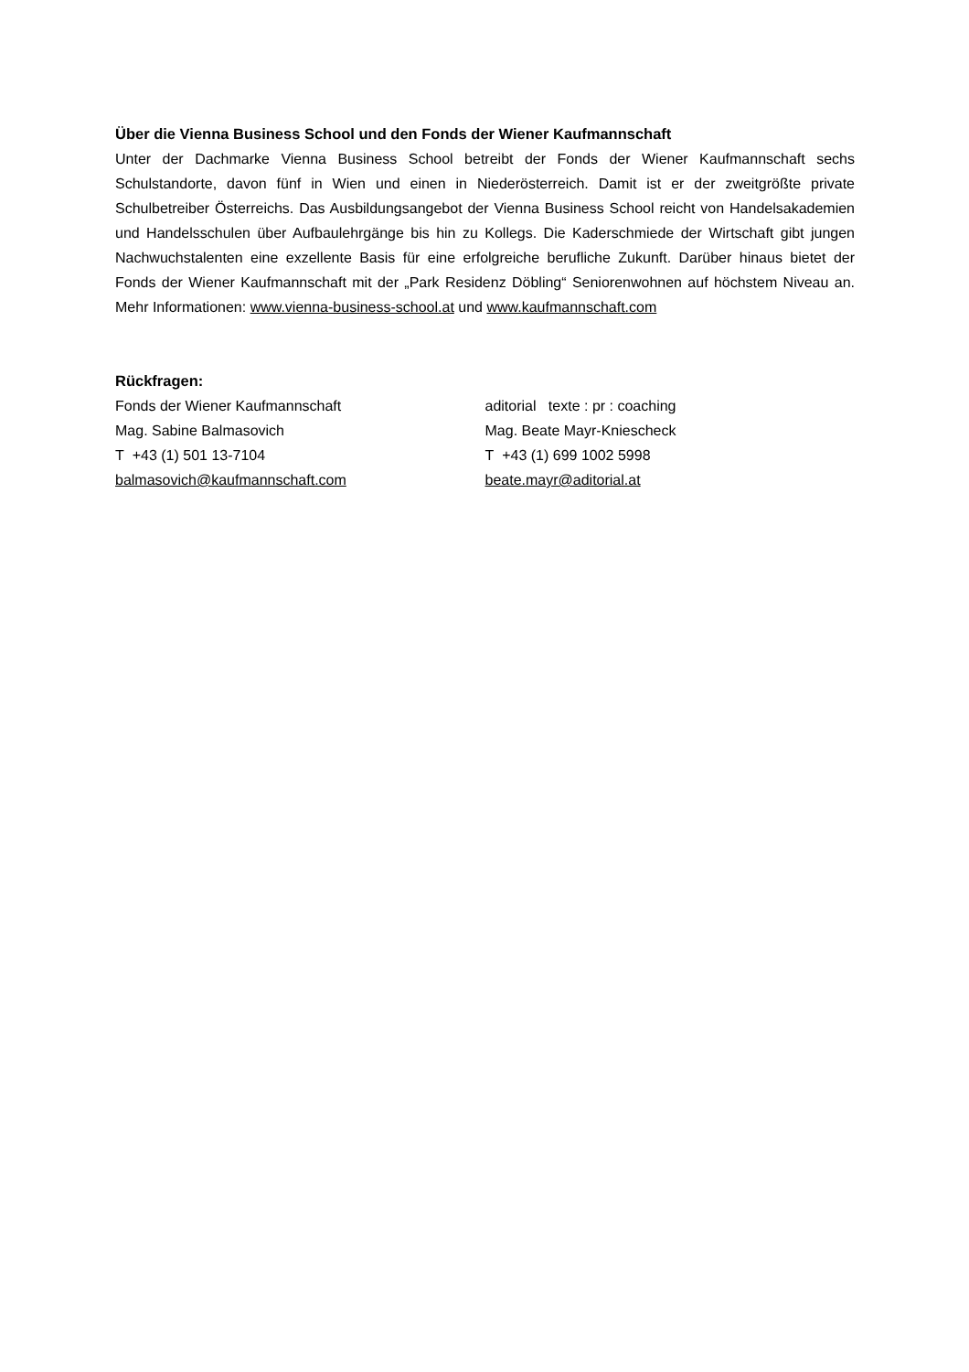Über die Vienna Business School und den Fonds der Wiener Kaufmannschaft
Unter der Dachmarke Vienna Business School betreibt der Fonds der Wiener Kaufmannschaft sechs Schulstandorte, davon fünf in Wien und einen in Niederösterreich. Damit ist er der zweitgrößte private Schulbetreiber Österreichs. Das Ausbildungsangebot der Vienna Business School reicht von Handelsakademien und Handelsschulen über Aufbaulehrgänge bis hin zu Kollegs. Die Kaderschmiede der Wirtschaft gibt jungen Nachwuchstalenten eine exzellente Basis für eine erfolgreiche berufliche Zukunft. Darüber hinaus bietet der Fonds der Wiener Kaufmannschaft mit der „Park Residenz Döbling“ Seniorenwohnen auf höchstem Niveau an. Mehr Informationen: www.vienna-business-school.at und www.kaufmannschaft.com
Rückfragen:
Fonds der Wiener Kaufmannschaft
Mag. Sabine Balmasovich
T +43 (1) 501 13-7104
balmasovich@kaufmannschaft.com
aditorial texte : pr : coaching
Mag. Beate Mayr-Kniescheck
T +43 (1) 699 1002 5998
beate.mayr@aditorial.at